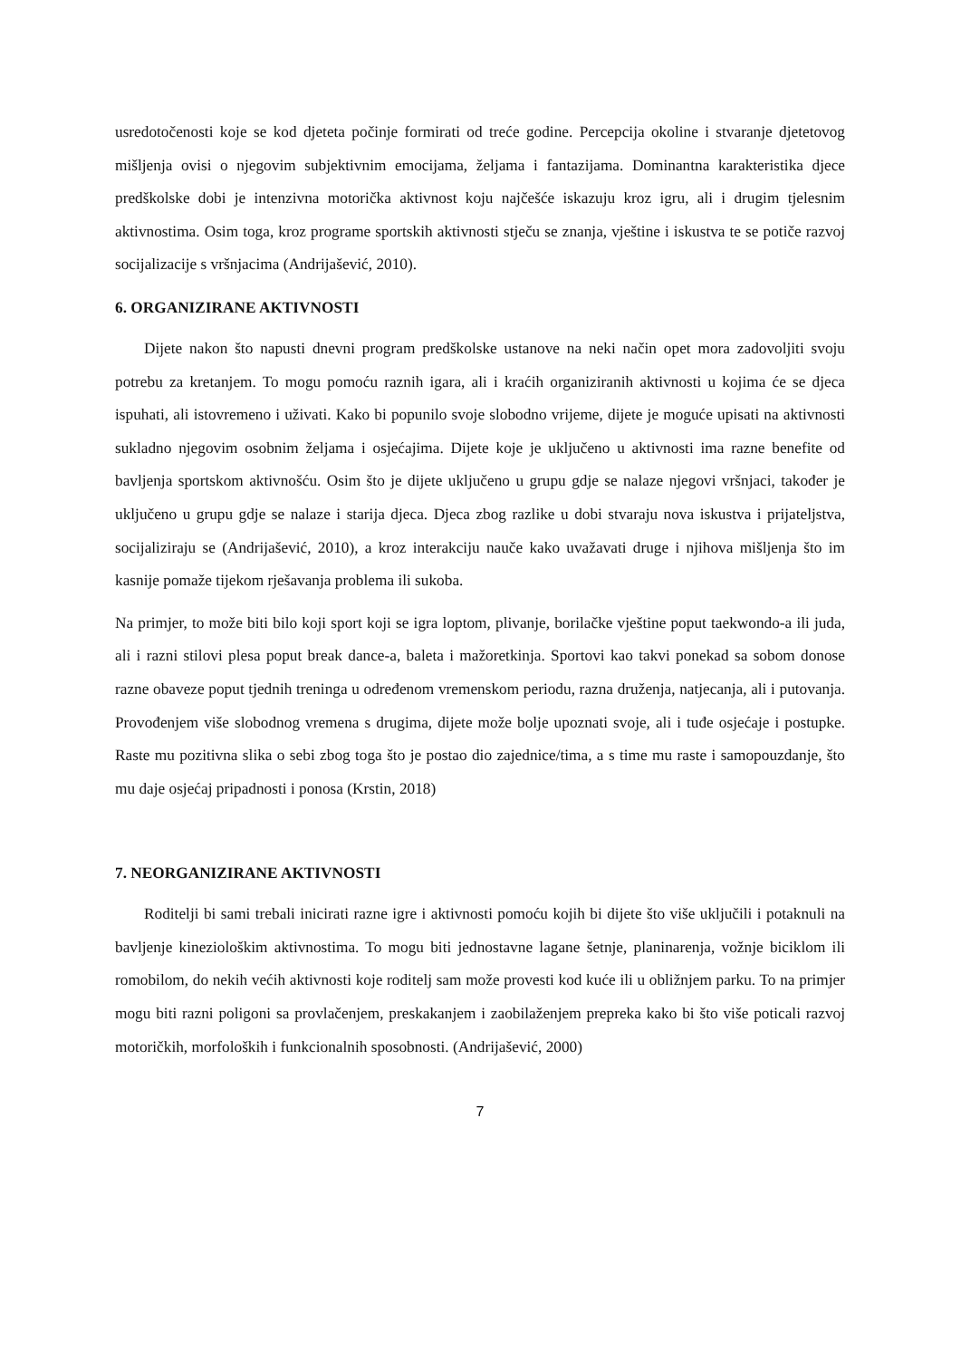usredotočenosti koje se kod djeteta počinje formirati od treće godine. Percepcija okoline i stvaranje djetetovog mišljenja ovisi o njegovim subjektivnim emocijama, željama i fantazijama. Dominantna karakteristika djece predškolske dobi je intenzivna motorička aktivnost koju najčešće iskazuju kroz igru, ali i drugim tjelesnim aktivnostima. Osim toga, kroz programe sportskih aktivnosti stječu se znanja, vještine i iskustva te se potiče razvoj socijalizacije s vršnjacima (Andrijašević, 2010).
6. ORGANIZIRANE AKTIVNOSTI
Dijete nakon što napusti dnevni program predškolske ustanove na neki način opet mora zadovoljiti svoju potrebu za kretanjem. To mogu pomoću raznih igara, ali i kraćih organiziranih aktivnosti u kojima će se djeca ispuhati, ali istovremeno i uživati. Kako bi popunilo svoje slobodno vrijeme, dijete je moguće upisati na aktivnosti sukladno njegovim osobnim željama i osjećajima. Dijete koje je uključeno u aktivnosti ima razne benefite od bavljenja sportskom aktivnošću. Osim što je dijete uključeno u grupu gdje se nalaze njegovi vršnjaci, također je uključeno u grupu gdje se nalaze i starija djeca. Djeca zbog razlike u dobi stvaraju nova iskustva i prijateljstva, socijaliziraju se (Andrijašević, 2010), a kroz interakciju nauče kako uvažavati druge i njihova mišljenja što im kasnije pomaže tijekom rješavanja problema ili sukoba.
Na primjer, to može biti bilo koji sport koji se igra loptom, plivanje, borilačke vještine poput taekwondo-a ili juda, ali i razni stilovi plesa poput break dance-a, baleta i mažoretkinja. Sportovi kao takvi ponekad sa sobom donose razne obaveze poput tjednih treninga u određenom vremenskom periodu, razna druženja, natjecanja, ali i putovanja. Provođenjem više slobodnog vremena s drugima, dijete može bolje upoznati svoje, ali i tuđe osjećaje i postupke. Raste mu pozitivna slika o sebi zbog toga što je postao dio zajednice/tima, a s time mu raste i samopouzdanje, što mu daje osjećaj pripadnosti i ponosa (Krstin, 2018)
7. NEORGANIZIRANE AKTIVNOSTI
Roditelji bi sami trebali inicirati razne igre i aktivnosti pomoću kojih bi dijete što više uključili i potaknuli na bavljenje kineziološkim aktivnostima. To mogu biti jednostavne lagane šetnje, planinarenja, vožnje biciklom ili romobilom, do nekih većih aktivnosti koje roditelj sam može provesti kod kuće ili u obližnjem parku. To na primjer mogu biti razni poligoni sa provlačenjem, preskakanjem i zaobilaženjem prepreka kako bi što više poticali razvoj motoričkih, morfoloških i funkcionalnih sposobnosti. (Andrijašević, 2000)
7